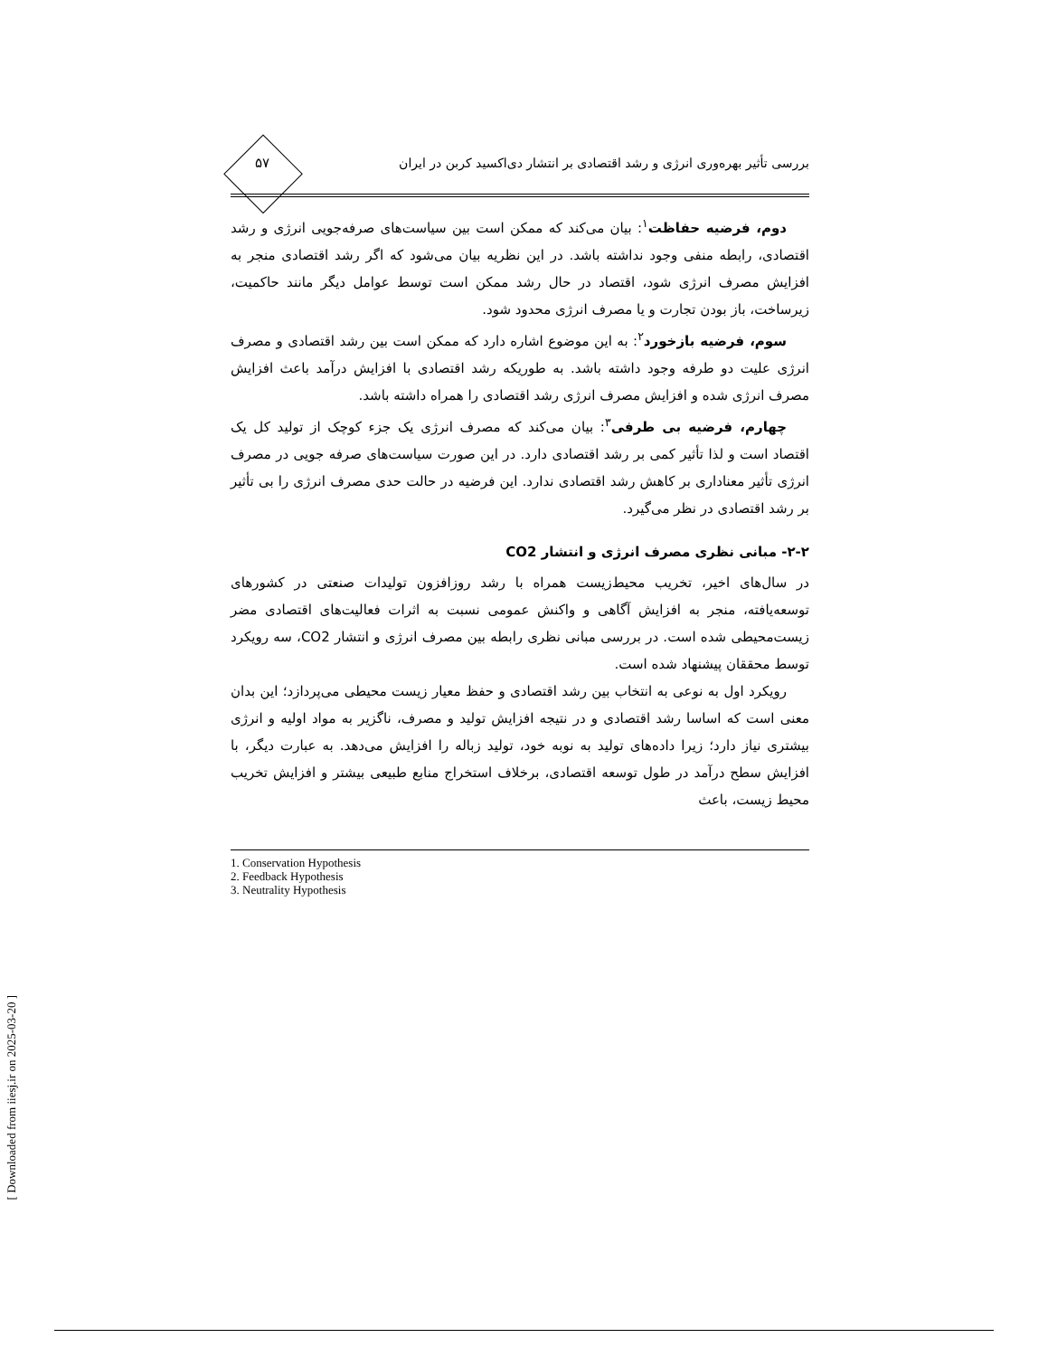بررسی تأثیر بهره‌وری انرژی و رشد اقتصادی بر انتشار دی‌اکسید کربن در ایران ۵۷
دوم، فرضیه حفاظت<sup>۱</sup>: بیان می‌کند که ممکن است بین سیاست‌های صرفه‌جویی انرژی و رشد اقتصادی، رابطه منفی وجود نداشته باشد. در این نظریه بیان می‌شود که اگر رشد اقتصادی منجر به افزایش مصرف انرژی شود، اقتصاد در حال رشد ممکن است توسط عوامل دیگر مانند حاکمیت، زیرساخت، باز بودن تجارت و یا مصرف انرژی محدود شود.
سوم، فرضیه بازخورد<sup>۲</sup>: به این موضوع اشاره دارد که ممکن است بین رشد اقتصادی و مصرف انرژی علیت دو طرفه وجود داشته باشد. به طوریکه رشد اقتصادی با افزایش درآمد باعث افزایش مصرف انرژی شده و افزایش مصرف انرژی رشد اقتصادی را همراه داشته باشد.
چهارم، فرضیه بی طرفی<sup>۳</sup>: بیان می‌کند که مصرف انرژی یک جزء کوچک از تولید کل یک اقتصاد است و لذا تأثیر کمی بر رشد اقتصادی دارد. در این صورت سیاست‌های صرفه جویی در مصرف انرژی تأثیر معناداری بر کاهش رشد اقتصادی ندارد. این فرضیه در حالت حدی مصرف انرژی را بی تأثیر بر رشد اقتصادی در نظر می‌گیرد.
۲-۲- مبانی نظری مصرف انرژی و انتشار CO2
در سال‌های اخیر، تخریب محیط‌زیست همراه با رشد روزافزون تولیدات صنعتی در کشورهای توسعه‌یافته، منجر به افزایش آگاهی و واکنش عمومی نسبت به اثرات فعالیت‌های اقتصادی مضر زیست‌محیطی شده است. در بررسی مبانی نظری رابطه بین مصرف انرژی و انتشار CO2، سه رویکرد توسط محققان پیشنهاد شده است.
رویکرد اول به نوعی به انتخاب بین رشد اقتصادی و حفظ معیار زیست محیطی می‌پردازد؛ این بدان معنی است که اساسا رشد اقتصادی و در نتیجه افزایش تولید و مصرف، ناگزیر به مواد اولیه و انرژی بیشتری نیاز دارد؛ زیرا داده‌های تولید به نوبه خود، تولید زباله را افزایش می‌دهد. به عبارت دیگر، با افزایش سطح درآمد در طول توسعه اقتصادی، برخلاف استخراج منابع طبیعی بیشتر و افزایش تخریب محیط زیست، باعث
1. Conservation Hypothesis
2. Feedback Hypothesis
3. Neutrality Hypothesis
[ Downloaded from iiesj.ir on 2025-03-20 ]